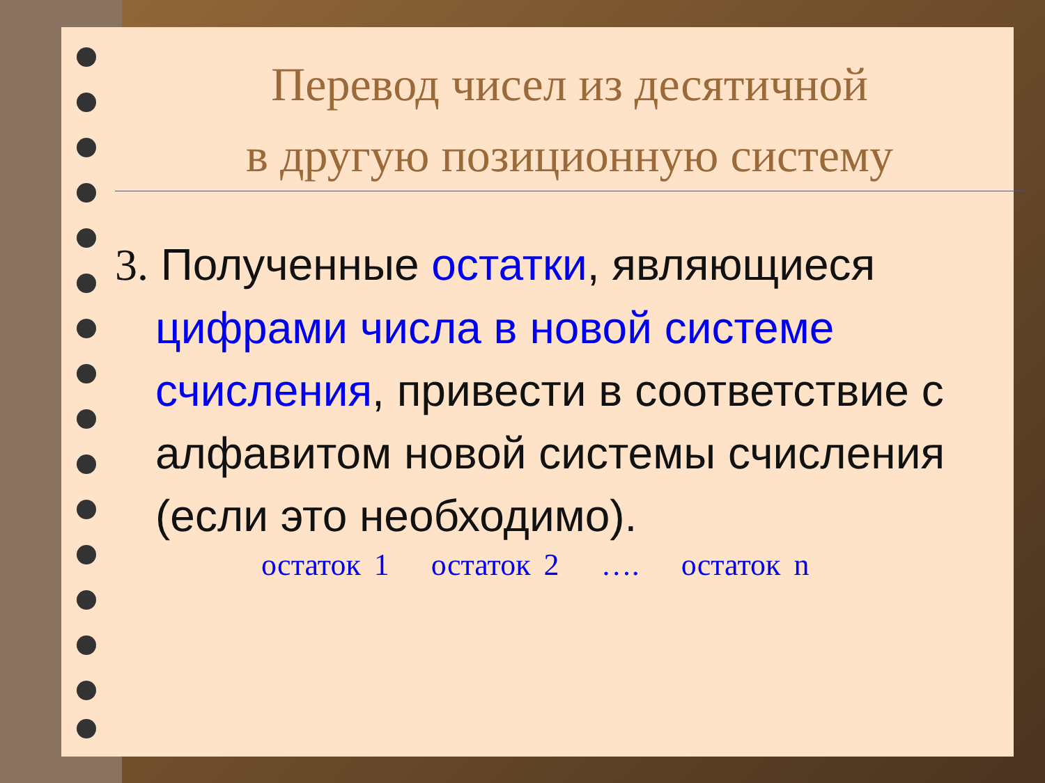Перевод чисел из десятичной
в другую позиционную систему
3. Полученные остатки, являющиеся цифрами числа в новой системе счисления, привести в соответствие с алфавитом новой системы счисления (если это необходимо).
остаток 1 остаток 2 …. остаток n